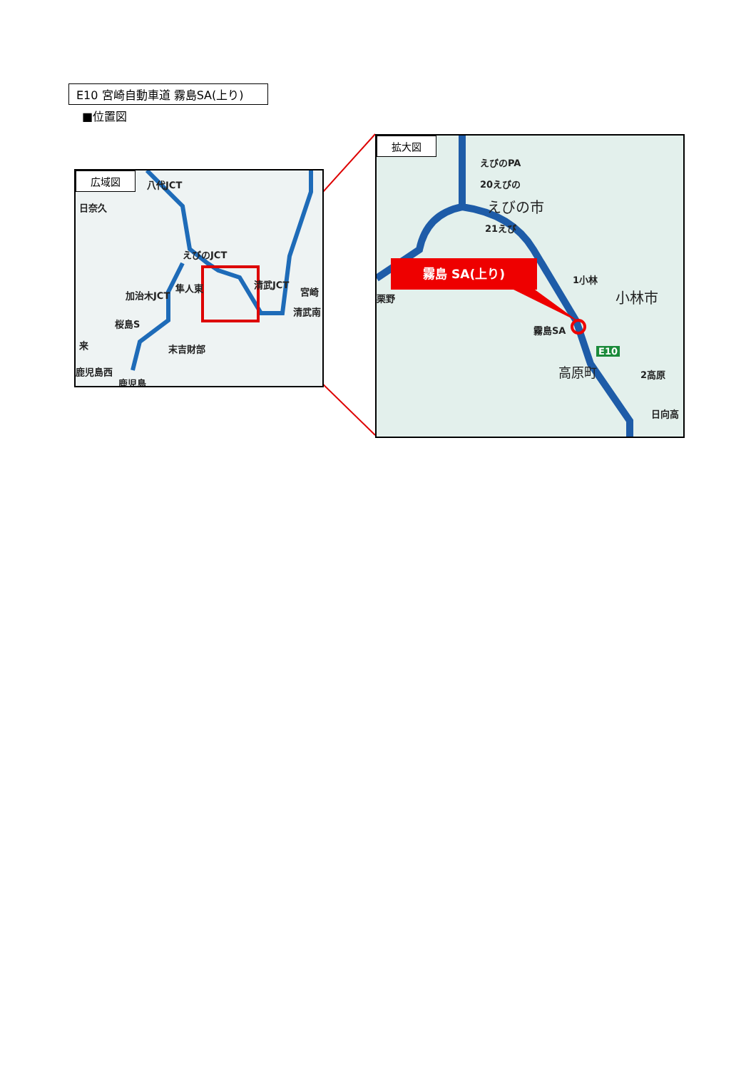E10 宮崎自動車道 霧島SA(上り)
■位置図
広域図
八代JCT
日奈久
えびのJCT
加治木JCT
隼人東
桜島S
清武JCT
宮崎
清武南
末吉財部
来
鹿児島西
鹿児島
拡大図
えびのPA
20えびの
えびの市
21えび
霧島 SA(上り)
1小林
小林市
霧島SA
E10
高原町 2高原
日向高
栗野